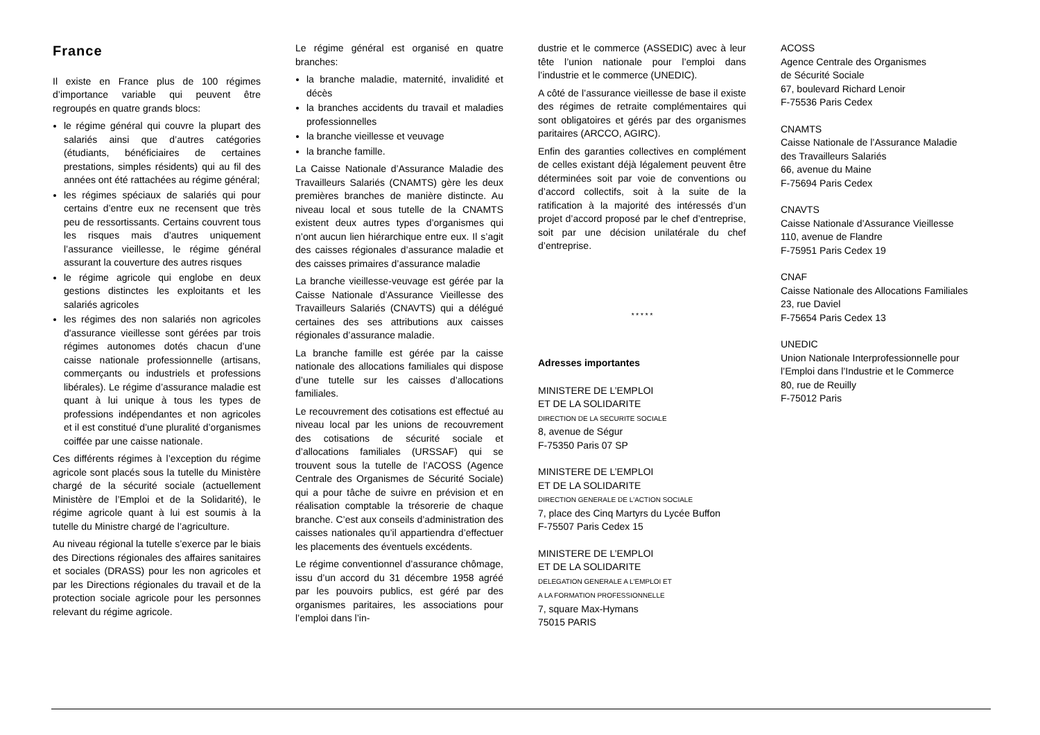France
Il existe en France plus de 100 régimes d’importance variable qui peuvent être regroupés en quatre grands blocs:
le régime général qui couvre la plupart des salariés ainsi que d’autres catégories (étudiants, bénéficiaires de certaines prestations, simples résidents) qui au fil des années ont été rattachées au régime général;
les régimes spéciaux de salariés qui pour certains d’entre eux ne recensent que très peu de ressortissants. Certains couvrent tous les risques mais d’autres uniquement l’assurance vieillesse, le régime général assurant la couverture des autres risques
le régime agricole qui englobe en deux gestions distinctes les exploitants et les salariés agricoles
les régimes des non salariés non agricoles d'assurance vieillesse sont gérées par trois régimes autonomes dotés chacun d’une caisse nationale professionnelle (artisans, commerçants ou industriels et professions libérales). Le régime d’assurance maladie est quant à lui unique à tous les types de professions indépendantes et non agricoles et il est constitué d’une pluralité d’organismes coiffée par une caisse nationale.
Ces différents régimes à l’exception du régime agricole sont placés sous la tutelle du Ministère chargé de la sécurité sociale (actuellement Ministère de l’Emploi et de la Solidarité), le régime agricole quant à lui est soumis à la tutelle du Ministre chargé de l’agriculture.
Au niveau régional la tutelle s’exerce par le biais des Directions régionales des affaires sanitaires et sociales (DRASS) pour les non agricoles et par les Directions régionales du travail et de la protection sociale agricole pour les personnes relevant du régime agricole.
Le régime général est organisé en quatre branches:
la branche maladie, maternité, invalidité et décès
la branches accidents du travail et maladies professionnelles
la branche vieillesse et veuvage
la branche famille.
La Caisse Nationale d’Assurance Maladie des Travailleurs Salariés (CNAMTS) gère les deux premières branches de manière distincte. Au niveau local et sous tutelle de la CNAMTS existent deux autres types d’organismes qui n’ont aucun lien hiérarchique entre eux. Il s’agit des caisses régionales d’assurance maladie et des caisses primaires d’assurance maladie
La branche vieillesse-veuvage est gérée par la Caisse Nationale d’Assurance Vieillesse des Travailleurs Salariés (CNAVTS) qui a délégué certaines des ses attributions aux caisses régionales d’assurance maladie.
La branche famille est gérée par la caisse nationale des allocations familiales qui dispose d’une tutelle sur les caisses d’allocations familiales.
Le recouvrement des cotisations est effectué au niveau local par les unions de recouvrement des cotisations de sécurité sociale et d’allocations familiales (URSSAF) qui se trouvent sous la tutelle de l’ACOSS (Agence Centrale des Organismes de Sécurité Sociale) qui a pour tâche de suivre en prévision et en réalisation comptable la trésorerie de chaque branche. C’est aux conseils d’administration des caisses nationales qu’il appartiendra d’effectuer les placements des éventuels excédents.
Le régime conventionnel d’assurance chômage, issu d’un accord du 31 décembre 1958 agréé par les pouvoirs publics, est géré par des organismes paritaires, les associations pour l’emploi dans l’in-
dustrie et le commerce (ASSEDIC) avec à leur tête l’union nationale pour l’emploi dans l’industrie et le commerce (UNEDIC).
A côté de l’assurance vieillesse de base il existe des régimes de retraite complémentaires qui sont obligatoires et gérés par des organismes paritaires (ARCCO, AGIRC).
Enfin des garanties collectives en complément de celles existant déjà légalement peuvent être déterminées soit par voie de conventions ou d’accord collectifs, soit à la suite de la ratification à la majorité des intéressés d’un projet d’accord proposé par le chef d’entreprise, soit par une décision unilatérale du chef d’entreprise.
* * * * *
Adresses importantes
MINISTERE DE L’EMPLOI
ET DE LA SOLIDARITE
DIRECTION DE LA SECURITE SOCIALE
8, avenue de Ségur
F-75350 Paris 07 SP
MINISTERE DE L’EMPLOI
ET DE LA SOLIDARITE
DIRECTION GENERALE DE L'ACTION SOCIALE
7, place des Cinq Martyrs du Lycée Buffon
F-75507 Paris Cedex 15
MINISTERE DE L’EMPLOI
ET DE LA SOLIDARITE
DELEGATION GENERALE A L'EMPLOI ET
A LA FORMATION PROFESSIONNELLE
7, square Max-Hymans
75015 PARIS
ACOSS
Agence Centrale des Organismes
de Sécurité Sociale
67, boulevard Richard Lenoir
F-75536 Paris Cedex
CNAMTS
Caisse Nationale de l’Assurance Maladie
des Travailleurs Salariés
66, avenue du Maine
F-75694 Paris Cedex
CNAVTS
Caisse Nationale d’Assurance Vieillesse
110, avenue de Flandre
F-75951 Paris Cedex 19
CNAF
Caisse Nationale des Allocations Familiales
23, rue Daviel
F-75654 Paris Cedex 13
UNEDIC
Union Nationale Interprofessionnelle pour
l’Emploi dans l’Industrie et le Commerce
80, rue de Reuilly
F-75012 Paris